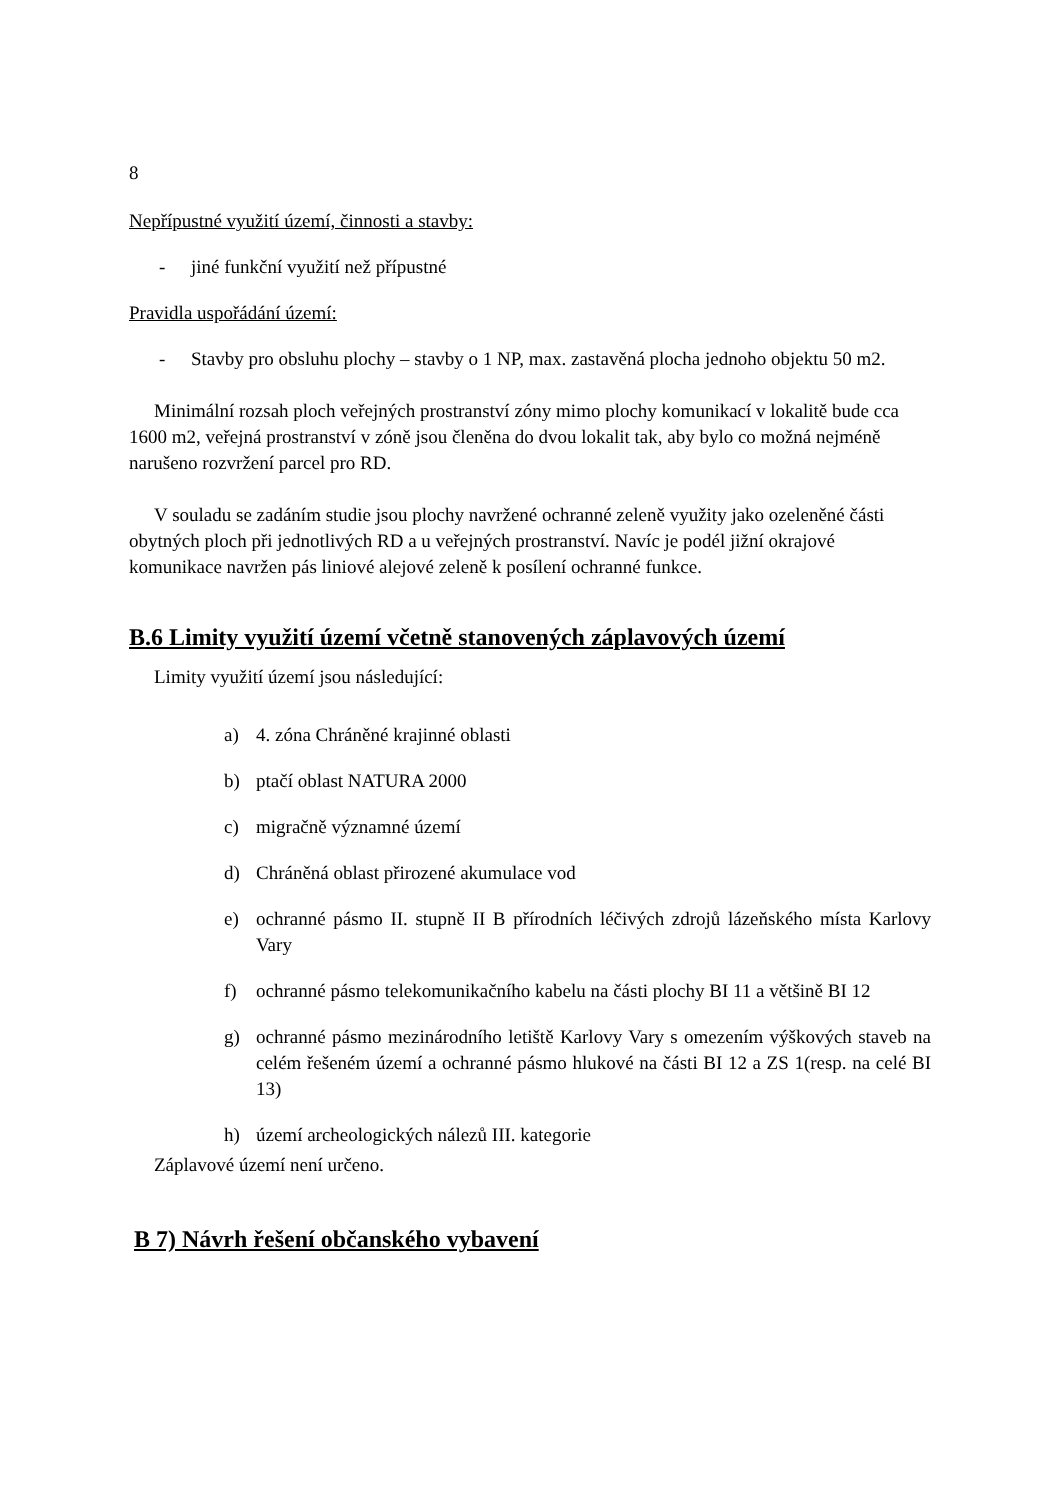8
Nepřípustné využití území, činnosti a stavby:
- jiné funkční využití než přípustné
Pravidla uspořádání území:
- Stavby pro obsluhu plochy – stavby o 1 NP, max. zastavěná plocha jednoho objektu 50 m2.
Minimální rozsah ploch veřejných prostranství zóny mimo plochy komunikací v lokalitě bude cca 1600 m2, veřejná prostranství v zóně jsou členěna do dvou lokalit tak, aby bylo co možná nejméně narušeno rozvržení parcel pro RD.
V souladu se zadáním studie jsou plochy navržené ochranné zeleně využity jako ozeleněné části obytných ploch při jednotlivých RD a u veřejných prostranství. Navíc je podél jižní okrajové komunikace navržen pás liniové alejové zeleně k posílení ochranné funkce.
B.6 Limity využití území včetně stanovených záplavových území
Limity využití území jsou následující:
a) 4. zóna Chráněné krajinné oblasti
b) ptačí oblast NATURA 2000
c) migračně významné území
d) Chráněná oblast přirozené akumulace vod
e) ochranné pásmo II. stupně II B přírodních léčivých zdrojů lázeňského místa Karlovy Vary
f) ochranné pásmo telekomunikačního kabelu na části plochy BI 11 a většině BI 12
g) ochranné pásmo mezinárodního letiště Karlovy Vary s omezením výškových staveb na celém řešeném území a ochranné pásmo hlukové na části BI 12 a ZS 1(resp. na celé BI 13)
h) území archeologických nálezů III. kategorie
Záplavové území není určeno.
B 7) Návrh řešení občanského vybavení